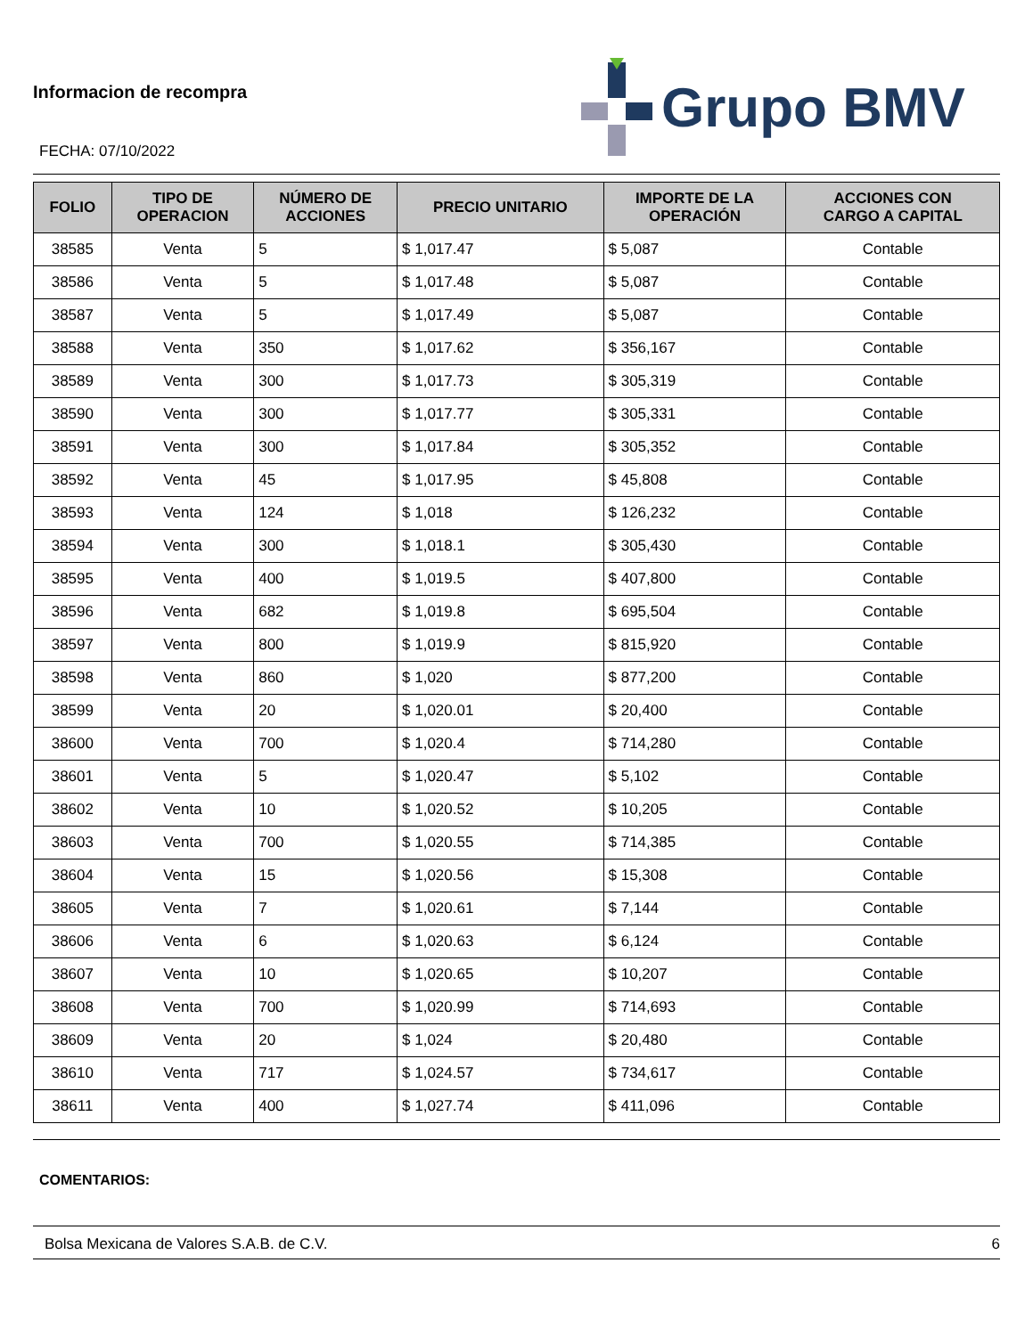Informacion de recompra
FECHA: 07/10/2022
Grupo BMV
| FOLIO | TIPO DE OPERACION | NÚMERO DE ACCIONES | PRECIO UNITARIO | IMPORTE DE LA OPERACIÓN | ACCIONES CON CARGO A CAPITAL |
| --- | --- | --- | --- | --- | --- |
| 38585 | Venta | 5 | $ 1,017.47 | $ 5,087 | Contable |
| 38586 | Venta | 5 | $ 1,017.48 | $ 5,087 | Contable |
| 38587 | Venta | 5 | $ 1,017.49 | $ 5,087 | Contable |
| 38588 | Venta | 350 | $ 1,017.62 | $ 356,167 | Contable |
| 38589 | Venta | 300 | $ 1,017.73 | $ 305,319 | Contable |
| 38590 | Venta | 300 | $ 1,017.77 | $ 305,331 | Contable |
| 38591 | Venta | 300 | $ 1,017.84 | $ 305,352 | Contable |
| 38592 | Venta | 45 | $ 1,017.95 | $ 45,808 | Contable |
| 38593 | Venta | 124 | $ 1,018 | $ 126,232 | Contable |
| 38594 | Venta | 300 | $ 1,018.1 | $ 305,430 | Contable |
| 38595 | Venta | 400 | $ 1,019.5 | $ 407,800 | Contable |
| 38596 | Venta | 682 | $ 1,019.8 | $ 695,504 | Contable |
| 38597 | Venta | 800 | $ 1,019.9 | $ 815,920 | Contable |
| 38598 | Venta | 860 | $ 1,020 | $ 877,200 | Contable |
| 38599 | Venta | 20 | $ 1,020.01 | $ 20,400 | Contable |
| 38600 | Venta | 700 | $ 1,020.4 | $ 714,280 | Contable |
| 38601 | Venta | 5 | $ 1,020.47 | $ 5,102 | Contable |
| 38602 | Venta | 10 | $ 1,020.52 | $ 10,205 | Contable |
| 38603 | Venta | 700 | $ 1,020.55 | $ 714,385 | Contable |
| 38604 | Venta | 15 | $ 1,020.56 | $ 15,308 | Contable |
| 38605 | Venta | 7 | $ 1,020.61 | $ 7,144 | Contable |
| 38606 | Venta | 6 | $ 1,020.63 | $ 6,124 | Contable |
| 38607 | Venta | 10 | $ 1,020.65 | $ 10,207 | Contable |
| 38608 | Venta | 700 | $ 1,020.99 | $ 714,693 | Contable |
| 38609 | Venta | 20 | $ 1,024 | $ 20,480 | Contable |
| 38610 | Venta | 717 | $ 1,024.57 | $ 734,617 | Contable |
| 38611 | Venta | 400 | $ 1,027.74 | $ 411,096 | Contable |
COMENTARIOS:
Bolsa Mexicana de Valores S.A.B. de C.V. 6